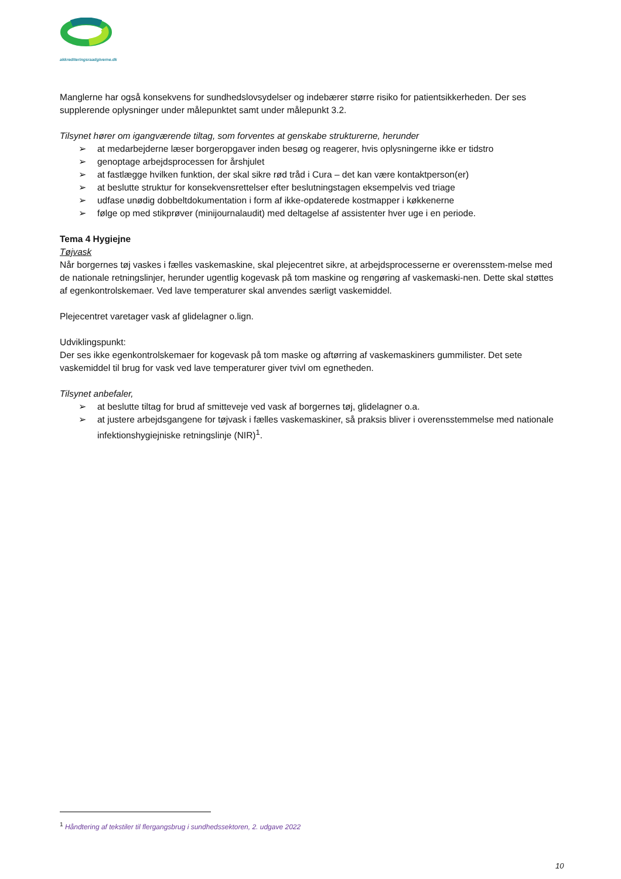akkrediteringsraadgiverne.dk
Manglerne har også konsekvens for sundhedslovsydelser og indebærer større risiko for patientsikkerheden. Der ses supplerende oplysninger under målepunktet samt under målepunkt 3.2.
Tilsynet hører om igangværende tiltag, som forventes at genskabe strukturerne, herunder
➢ at medarbejderne læser borgeropgaver inden besøg og reagerer, hvis oplysningerne ikke er tidstro
➢ genoptage arbejdsprocessen for årshjulet
➢ at fastlægge hvilken funktion, der skal sikre rød tråd i Cura – det kan være kontaktperson(er)
➢ at beslutte struktur for konsekvensrettelser efter beslutningstagen eksempelvis ved triage
➢ udfase unødig dobbeltdokumentation i form af ikke-opdaterede kostmapper i køkkenerne
➢ følge op med stikprøver (minijournalaudit) med deltagelse af assistenter hver uge i en periode.
Tema 4 Hygiejne
Tøjvask
Når borgernes tøj vaskes i fælles vaskemaskine, skal plejecentret sikre, at arbejdsprocesserne er overensstem-melse med de nationale retningslinjer, herunder ugentlig kogevask på tom maskine og rengøring af vaskemaski-nen. Dette skal støttes af egenkontrolskemaer. Ved lave temperaturer skal anvendes særligt vaskemiddel.
Plejecentret varetager vask af glidelagner o.lign.
Udviklingspunkt:
Der ses ikke egenkontrolskemaer for kogevask på tom maske og aftørring af vaskemaskiners gummilister. Det sete vaskemiddel til brug for vask ved lave temperaturer giver tvivl om egnetheden.
Tilsynet anbefaler,
➢ at beslutte tiltag for brud af smitteveje ved vask af borgernes tøj, glidelagner o.a.
➢ at justere arbejdsgangene for tøjvask i fælles vaskemaskiner, så praksis bliver i overensstemmelse med nationale infektionshygiejniske retningslinje (NIR)<sup>1</sup>.
<sup>1</sup> Håndtering af tekstiler til flergangsbrug i sundhedssektoren, 2. udgave 2022
10